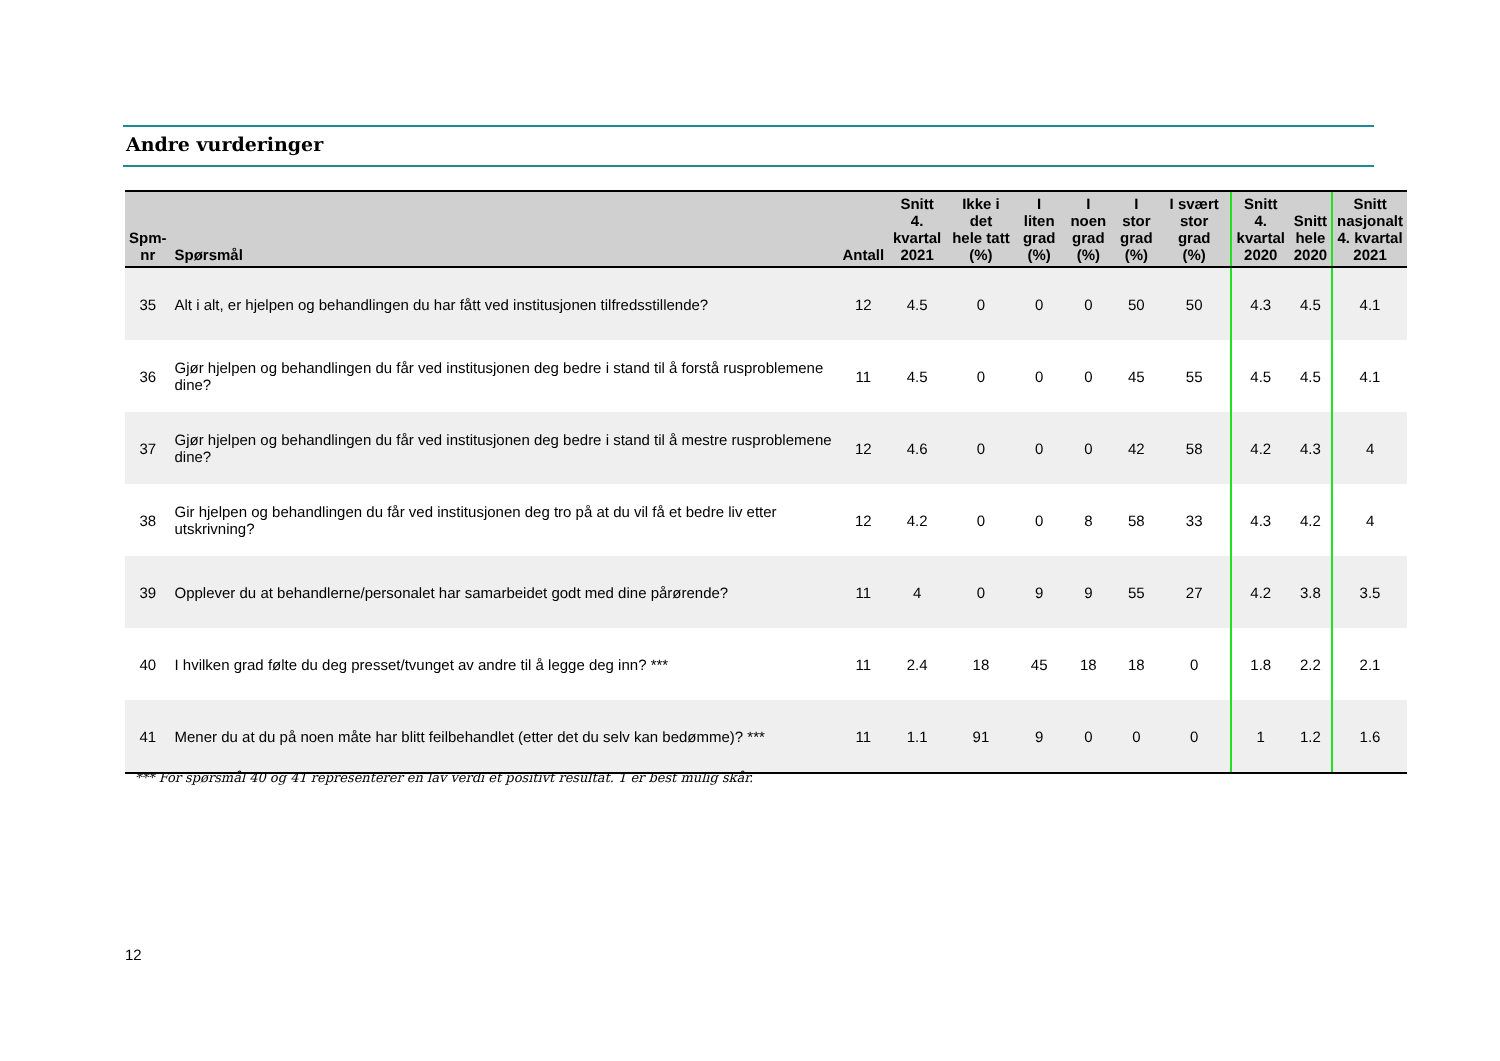Andre vurderinger
| Spm- nr | Spørsmål | Antall | Snitt 4. kvartal 2021 | Ikke i det hele tatt (%) | I liten grad (%) | I noen grad (%) | I stor grad (%) | I svært stor grad (%) | Snitt 4. kvartal 2020 | Snitt hele 2020 | Snitt nasjonalt 4. kvartal 2021 |
| --- | --- | --- | --- | --- | --- | --- | --- | --- | --- | --- | --- |
| 35 | Alt i alt, er hjelpen og behandlingen du har fått ved institusjonen tilfredsstillende? | 12 | 4.5 | 0 | 0 | 0 | 50 | 50 | 4.3 | 4.5 | 4.1 |
| 36 | Gjør hjelpen og behandlingen du får ved institusjonen deg bedre i stand til å forstå rusproblemene dine? | 11 | 4.5 | 0 | 0 | 0 | 45 | 55 | 4.5 | 4.5 | 4.1 |
| 37 | Gjør hjelpen og behandlingen du får ved institusjonen deg bedre i stand til å mestre rusproblemene dine? | 12 | 4.6 | 0 | 0 | 0 | 42 | 58 | 4.2 | 4.3 | 4 |
| 38 | Gir hjelpen og behandlingen du får ved institusjonen deg tro på at du vil få et bedre liv etter utskrivning? | 12 | 4.2 | 0 | 0 | 8 | 58 | 33 | 4.3 | 4.2 | 4 |
| 39 | Opplever du at behandlerne/personalet har samarbeidet godt med dine pårørende? | 11 | 4 | 0 | 9 | 9 | 55 | 27 | 4.2 | 3.8 | 3.5 |
| 40 | I hvilken grad følte du deg presset/tvunget av andre til å legge deg inn? *** | 11 | 2.4 | 18 | 45 | 18 | 18 | 0 | 1.8 | 2.2 | 2.1 |
| 41 | Mener du at du på noen måte har blitt feilbehandlet (etter det du selv kan bedømme)? *** | 11 | 1.1 | 91 | 9 | 0 | 0 | 0 | 1 | 1.2 | 1.6 |
*** For spørsmål 40 og 41 representerer en lav verdi et positivt resultat. 1 er best mulig skår.
12